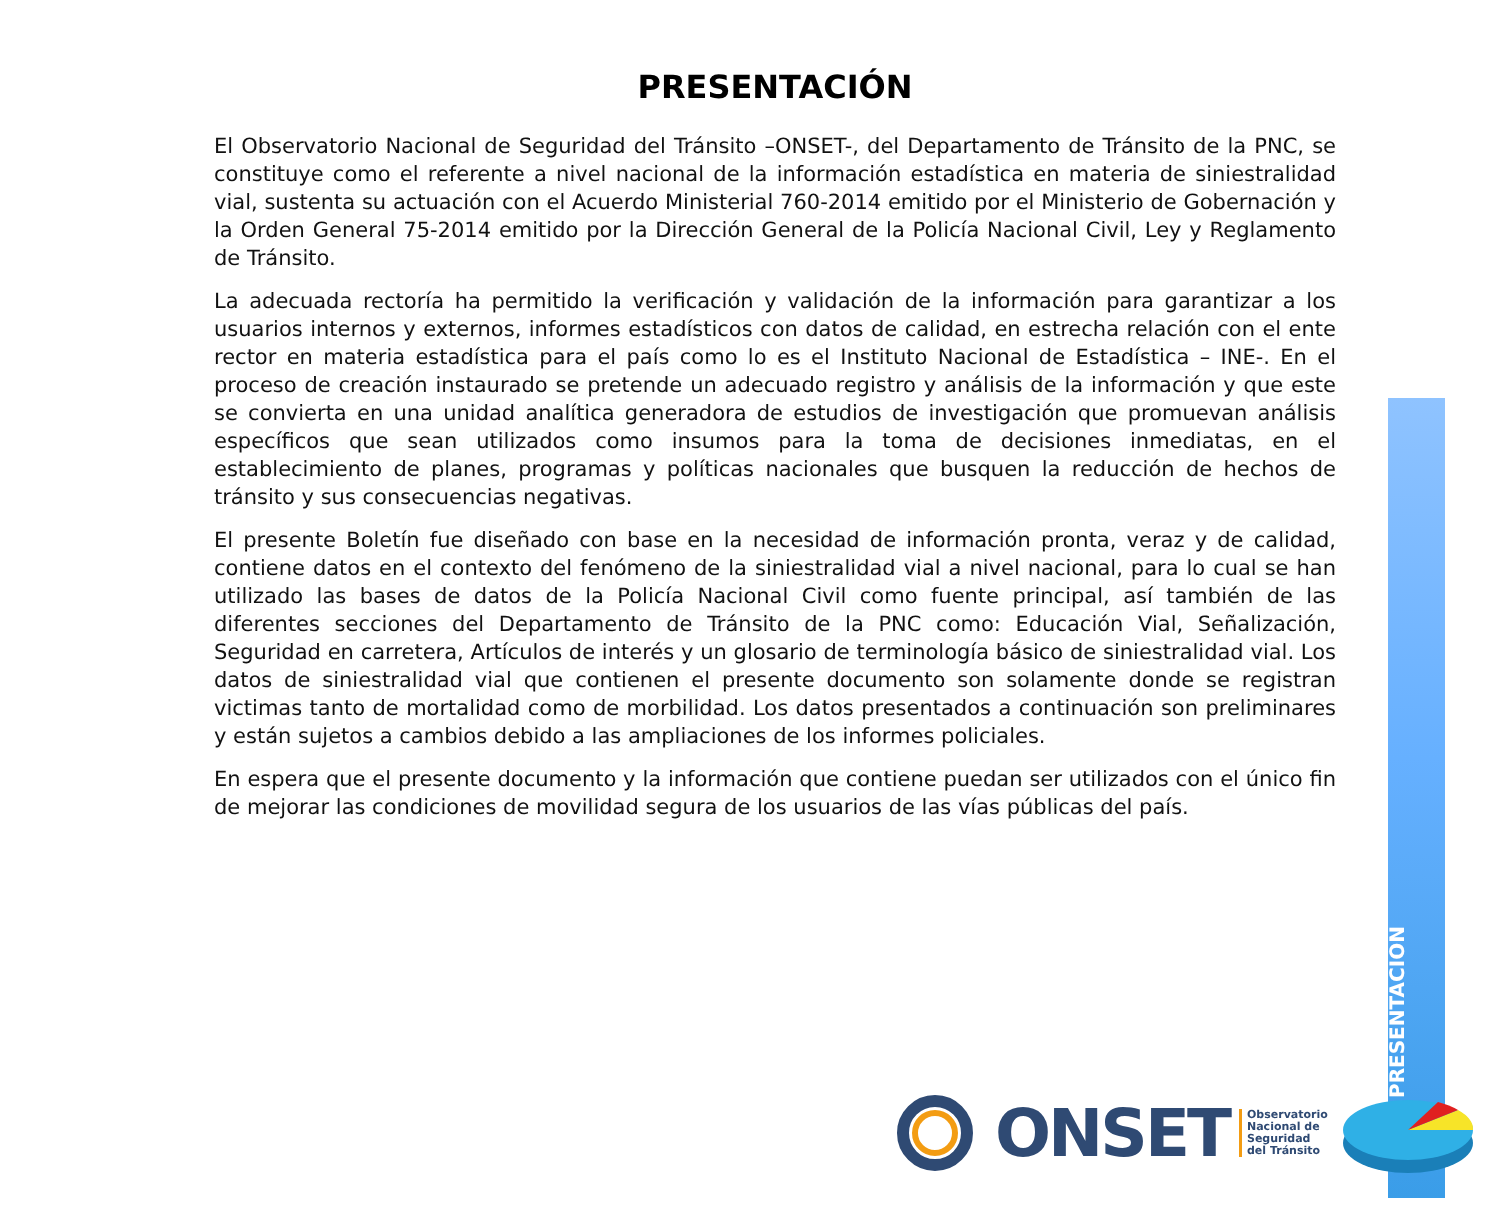PRESENTACIÓN
El Observatorio Nacional de Seguridad del Tránsito –ONSET-, del Departamento de Tránsito de la PNC, se constituye como el referente a nivel nacional de la información estadística en materia de siniestralidad vial, sustenta su actuación con el Acuerdo Ministerial 760-2014 emitido por el Ministerio de Gobernación y la Orden General 75-2014 emitido por la Dirección General de la Policía Nacional Civil, Ley y Reglamento de Tránsito.
La adecuada rectoría ha permitido la verificación y validación de la información para garantizar a los usuarios internos y externos, informes estadísticos con datos de calidad, en estrecha relación con el ente rector en materia estadística para el país como lo es el Instituto Nacional de Estadística – INE-. En el proceso de creación instaurado se pretende un adecuado registro y análisis de la información y que este se convierta en una unidad analítica generadora de estudios de investigación que promuevan análisis específicos que sean utilizados como insumos para la toma de decisiones inmediatas, en el establecimiento de planes, programas y políticas nacionales que busquen la reducción de hechos de tránsito y sus consecuencias negativas.
El presente Boletín fue diseñado con base en la necesidad de información pronta, veraz y de calidad, contiene datos en el contexto del fenómeno de la siniestralidad vial a nivel nacional, para lo cual se han utilizado las bases de datos de la Policía Nacional Civil como fuente principal, así también de las diferentes secciones del Departamento de Tránsito de la PNC como: Educación Vial, Señalización, Seguridad en carretera, Artículos de interés y un glosario de terminología básico de siniestralidad vial. Los datos de siniestralidad vial que contienen el presente documento son solamente donde se registran victimas tanto de mortalidad como de morbilidad. Los datos presentados a continuación son preliminares y están sujetos a cambios debido a las ampliaciones de los informes policiales.
En espera que el presente documento y la información que contiene puedan ser utilizados con el único fin de mejorar las condiciones de movilidad segura de los usuarios de las vías públicas del país.
PRESENTACIÓN
ONSET Observatorio
Nacional de
Seguridad
del Tránsito